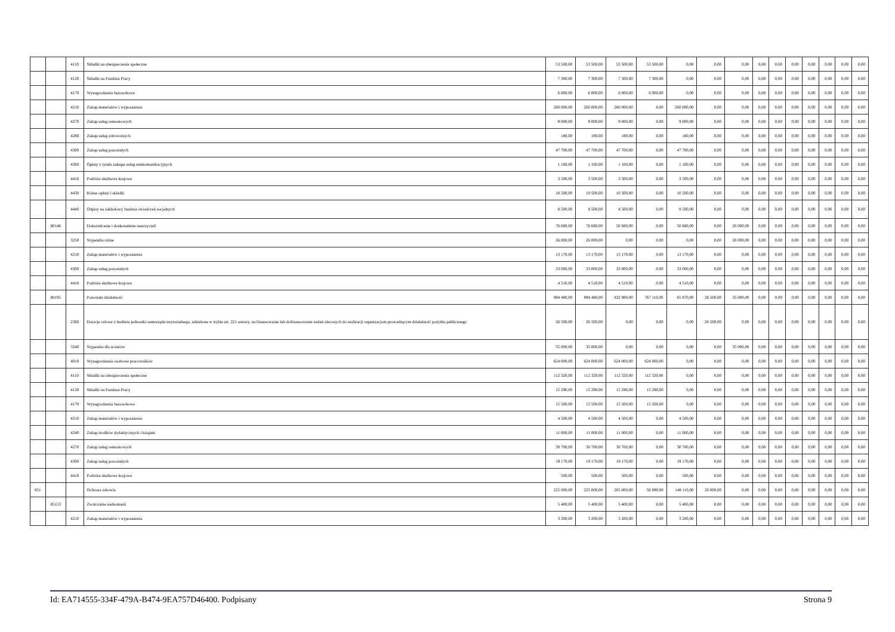| | | 4110 | Składki na ubezpieczenia społeczne | 53 500,00 | 53 500,00 | 53 500,00 | 53 500,00 | 0,00 | 0,00 | 0,00 | 0,00 | 0,00 | 0,00 | 0,00 | 0,00 | 0,00 | 0,00 |
| | | 4120 | Składki na Fundusz Pracy | 7 300,00 | 7 300,00 | 7 300,00 | 7 300,00 | 0,00 | 0,00 | 0,00 | 0,00 | 0,00 | 0,00 | 0,00 | 0,00 | 0,00 | 0,00 |
| | | 4170 | Wynagrodzenia bezosobowe | 6 000,00 | 6 000,00 | 6 000,00 | 6 000,00 | 0,00 | 0,00 | 0,00 | 0,00 | 0,00 | 0,00 | 0,00 | 0,00 | 0,00 | 0,00 |
| | | 4210 | Zakup materiałów i wyposażenia | 260 000,00 | 260 000,00 | 260 000,00 | 0,00 | 260 000,00 | 0,00 | 0,00 | 0,00 | 0,00 | 0,00 | 0,00 | 0,00 | 0,00 | 0,00 |
| | | 4270 | Zakup usług remontowych | 9 000,00 | 9 000,00 | 9 000,00 | 0,00 | 9 000,00 | 0,00 | 0,00 | 0,00 | 0,00 | 0,00 | 0,00 | 0,00 | 0,00 | 0,00 |
| | | 4280 | Zakup usług zdrowotnych | 180,00 | 180,00 | 180,00 | 0,00 | 180,00 | 0,00 | 0,00 | 0,00 | 0,00 | 0,00 | 0,00 | 0,00 | 0,00 | 0,00 |
| | | 4300 | Zakup usług pozostałych | 47 700,00 | 47 700,00 | 47 700,00 | 0,00 | 47 700,00 | 0,00 | 0,00 | 0,00 | 0,00 | 0,00 | 0,00 | 0,00 | 0,00 | 0,00 |
| | | 4360 | Opłaty z tytułu zakupu usług telekomunikacyjnych | 1 100,00 | 1 100,00 | 1 100,00 | 0,00 | 1 100,00 | 0,00 | 0,00 | 0,00 | 0,00 | 0,00 | 0,00 | 0,00 | 0,00 | 0,00 |
| | | 4410 | Podróże służbowe krajowe | 3 500,00 | 3 500,00 | 3 500,00 | 0,00 | 3 500,00 | 0,00 | 0,00 | 0,00 | 0,00 | 0,00 | 0,00 | 0,00 | 0,00 | 0,00 |
| | | 4430 | Różne opłaty i składki | 10 500,00 | 10 500,00 | 10 500,00 | 0,00 | 10 500,00 | 0,00 | 0,00 | 0,00 | 0,00 | 0,00 | 0,00 | 0,00 | 0,00 | 0,00 |
| | | 4440 | Odpisy na zakładowy fundusz świadczeń socjalnych | 8 500,00 | 8 500,00 | 8 500,00 | 0,00 | 8 500,00 | 0,00 | 0,00 | 0,00 | 0,00 | 0,00 | 0,00 | 0,00 | 0,00 | 0,00 |
| | 80146 | | Dokształcanie i doskonalenie nauczycieli | 76 680,00 | 76 680,00 | 50 680,00 | 0,00 | 50 680,00 | 0,00 | 26 000,00 | 0,00 | 0,00 | 0,00 | 0,00 | 0,00 | 0,00 | 0,00 |
| | | 3250 | Stypendia różne | 26 000,00 | 26 000,00 | 0,00 | 0,00 | 0,00 | 0,00 | 26 000,00 | 0,00 | 0,00 | 0,00 | 0,00 | 0,00 | 0,00 | 0,00 |
| | | 4210 | Zakup materiałów i wyposażenia | 13 170,00 | 13 170,00 | 13 170,00 | 0,00 | 13 170,00 | 0,00 | 0,00 | 0,00 | 0,00 | 0,00 | 0,00 | 0,00 | 0,00 | 0,00 |
| | | 4300 | Zakup usług pozostałych | 33 000,00 | 33 000,00 | 33 000,00 | 0,00 | 33 000,00 | 0,00 | 0,00 | 0,00 | 0,00 | 0,00 | 0,00 | 0,00 | 0,00 | 0,00 |
| | | 4410 | Podróże służbowe krajowe | 4 510,00 | 4 510,00 | 4 510,00 | 0,00 | 4 510,00 | 0,00 | 0,00 | 0,00 | 0,00 | 0,00 | 0,00 | 0,00 | 0,00 | 0,00 |
| | 80195 | | Pozostała działalność | 894 480,00 | 894 480,00 | 832 980,00 | 767 110,00 | 65 870,00 | 26 500,00 | 35 000,00 | 0,00 | 0,00 | 0,00 | 0,00 | 0,00 | 0,00 | 0,00 |
| | | 2360 | Dotacje celowe z budżetu jednostki samorządu terytorialnego, udzielone w trybie art. 221 ustawy, na finansowanie lub dofinansowanie zadań zleconych do realizacji organizacjom prowadzącym działalność pożytku publicznego | 26 500,00 | 26 500,00 | 0,00 | 0,00 | 0,00 | 26 500,00 | 0,00 | 0,00 | 0,00 | 0,00 | 0,00 | 0,00 | 0,00 | 0,00 |
| | | 3240 | Stypendia dla uczniów | 35 000,00 | 35 000,00 | 0,00 | 0,00 | 0,00 | 0,00 | 35 000,00 | 0,00 | 0,00 | 0,00 | 0,00 | 0,00 | 0,00 | 0,00 |
| | | 4010 | Wynagrodzenia osobowe pracowników | 624 000,00 | 624 000,00 | 624 000,00 | 624 000,00 | 0,00 | 0,00 | 0,00 | 0,00 | 0,00 | 0,00 | 0,00 | 0,00 | 0,00 | 0,00 |
| | | 4110 | Składki na ubezpieczenia społeczne | 112 320,00 | 112 320,00 | 112 320,00 | 112 320,00 | 0,00 | 0,00 | 0,00 | 0,00 | 0,00 | 0,00 | 0,00 | 0,00 | 0,00 | 0,00 |
| | | 4120 | Składki na Fundusz Pracy | 15 290,00 | 15 290,00 | 15 290,00 | 15 290,00 | 0,00 | 0,00 | 0,00 | 0,00 | 0,00 | 0,00 | 0,00 | 0,00 | 0,00 | 0,00 |
| | | 4170 | Wynagrodzenia bezosobowe | 15 500,00 | 15 500,00 | 15 500,00 | 15 500,00 | 0,00 | 0,00 | 0,00 | 0,00 | 0,00 | 0,00 | 0,00 | 0,00 | 0,00 | 0,00 |
| | | 4210 | Zakup materiałów i wyposażenia | 4 500,00 | 4 500,00 | 4 500,00 | 0,00 | 4 500,00 | 0,00 | 0,00 | 0,00 | 0,00 | 0,00 | 0,00 | 0,00 | 0,00 | 0,00 |
| | | 4240 | Zakup środków dydaktycznych i książek | 11 000,00 | 11 000,00 | 11 000,00 | 0,00 | 11 000,00 | 0,00 | 0,00 | 0,00 | 0,00 | 0,00 | 0,00 | 0,00 | 0,00 | 0,00 |
| | | 4270 | Zakup usług remontowych | 30 700,00 | 30 700,00 | 30 700,00 | 0,00 | 30 700,00 | 0,00 | 0,00 | 0,00 | 0,00 | 0,00 | 0,00 | 0,00 | 0,00 | 0,00 |
| | | 4300 | Zakup usług pozostałych | 19 170,00 | 19 170,00 | 19 170,00 | 0,00 | 19 170,00 | 0,00 | 0,00 | 0,00 | 0,00 | 0,00 | 0,00 | 0,00 | 0,00 | 0,00 |
| | | 4410 | Podróże służbowe krajowe | 500,00 | 500,00 | 500,00 | 0,00 | 500,00 | 0,00 | 0,00 | 0,00 | 0,00 | 0,00 | 0,00 | 0,00 | 0,00 | 0,00 |
| 851 | | | Ochrona zdrowia | 225 000,00 | 225 000,00 | 205 000,00 | 56 890,00 | 148 110,00 | 20 000,00 | 0,00 | 0,00 | 0,00 | 0,00 | 0,00 | 0,00 | 0,00 | 0,00 |
| | 85153 | | Zwalczanie narkomanii | 5 400,00 | 5 400,00 | 5 400,00 | 0,00 | 5 400,00 | 0,00 | 0,00 | 0,00 | 0,00 | 0,00 | 0,00 | 0,00 | 0,00 | 0,00 |
| | | 4210 | Zakup materiałów i wyposażenia | 3 200,00 | 3 200,00 | 3 200,00 | 0,00 | 3 200,00 | 0,00 | 0,00 | 0,00 | 0,00 | 0,00 | 0,00 | 0,00 | 0,00 | 0,00 |
Id: EA714555-334F-479A-B474-9EA757D46400. Podpisany Strona 9